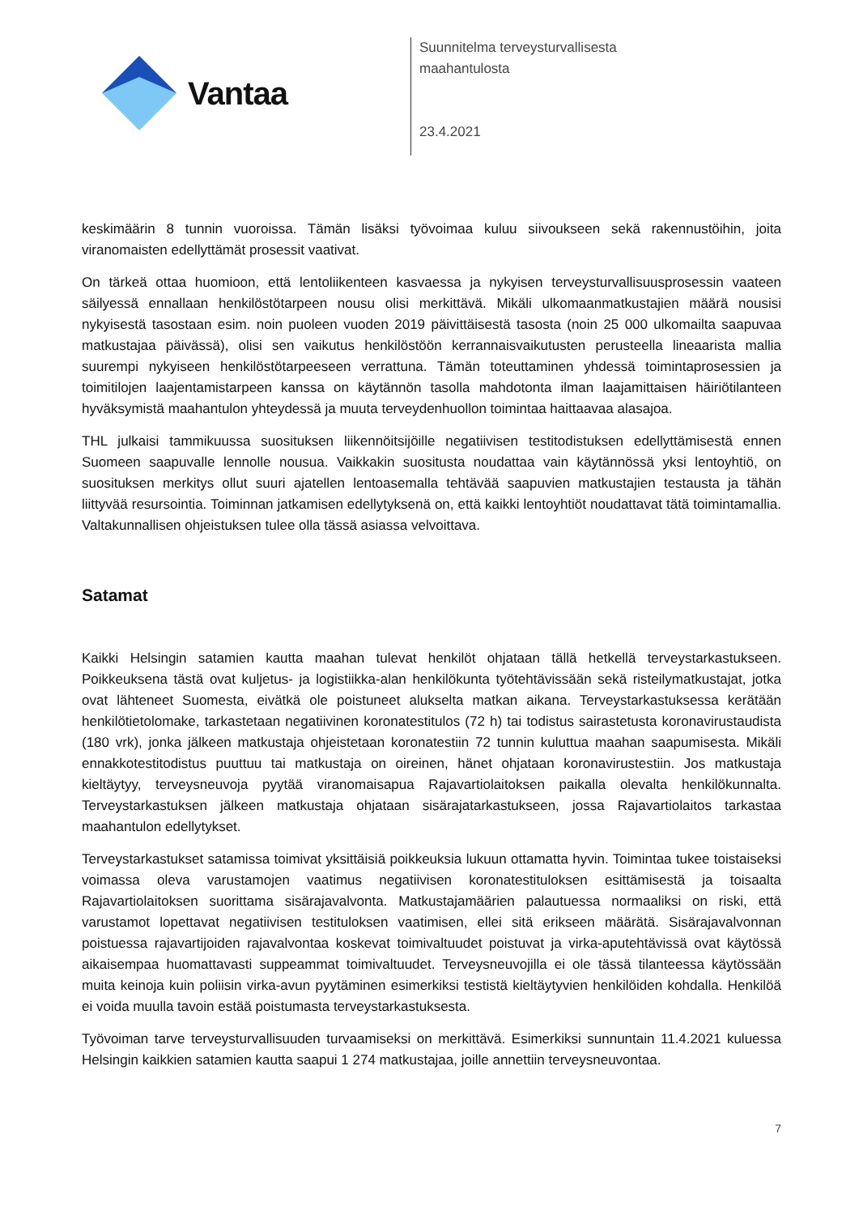Vantaa
Suunnitelma terveysturvallisesta
maahantulosta
23.4.2021
keskimäärin 8 tunnin vuoroissa. Tämän lisäksi työvoimaa kuluu siivoukseen sekä rakennustöihin, joita viranomaisten edellyttämät prosessit vaativat.
On tärkeä ottaa huomioon, että lentoliikenteen kasvaessa ja nykyisen terveysturvallisuusprosessin vaateen säilyessä ennallaan henkilöstötarpeen nousu olisi merkittävä. Mikäli ulkomaanmatkustajien määrä nousisi nykyisestä tasostaan esim. noin puoleen vuoden 2019 päivittäisestä tasosta (noin 25 000 ulkomailta saapuvaa matkustajaa päivässä), olisi sen vaikutus henkilöstöön kerrannaisvaikutusten perusteella lineaarista mallia suurempi nykyiseen henkilöstötarpeeseen verrattuna. Tämän toteuttaminen yhdessä toimintaprosessien ja toimitilojen laajentamistarpeen kanssa on käytännön tasolla mahdotonta ilman laajamittaisen häiriötilanteen hyväksymistä maahantulon yhteydessä ja muuta terveydenhuollon toimintaa haittaavaa alasajoa.
THL julkaisi tammikuussa suosituksen liikennöitsijöille negatiivisen testitodistuksen edellyttämisestä ennen Suomeen saapuvalle lennolle nousua. Vaikkakin suositusta noudattaa vain käytännössä yksi lentoyhtiö, on suosituksen merkitys ollut suuri ajatellen lentoasemalla tehtävää saapuvien matkustajien testausta ja tähän liittyvää resursointia. Toiminnan jatkamisen edellytyksenä on, että kaikki lentoyhtiöt noudattavat tätä toimintamallia. Valtakunnallisen ohjeistuksen tulee olla tässä asiassa velvoittava.
Satamat
Kaikki Helsingin satamien kautta maahan tulevat henkilöt ohjataan tällä hetkellä terveystarkastukseen. Poikkeuksena tästä ovat kuljetus- ja logistiikka-alan henkilökunta työtehtävissään sekä risteilymatkustajat, jotka ovat lähteneet Suomesta, eivätkä ole poistuneet alukselta matkan aikana. Terveystarkastuksessa kerätään henkilötietolomake, tarkastetaan negatiivinen koronatestitulos (72 h) tai todistus sairastetusta koronavirustaudista (180 vrk), jonka jälkeen matkustaja ohjeistetaan koronatestiin 72 tunnin kuluttua maahan saapumisesta. Mikäli ennakkotestitodistus puuttuu tai matkustaja on oireinen, hänet ohjataan koronavirustestiin. Jos matkustaja kieltäytyy, terveysneuvoja pyytää viranomaisapua Rajavartiolaitoksen paikalla olevalta henkilökunnalta. Terveystarkastuksen jälkeen matkustaja ohjataan sisärajatarkastukseen, jossa Rajavartiolaitos tarkastaa maahantulon edellytykset.
Terveystarkastukset satamissa toimivat yksittäisiä poikkeuksia lukuun ottamatta hyvin. Toimintaa tukee toistaiseksi voimassa oleva varustamojen vaatimus negatiivisen koronatestituloksen esittämisestä ja toisaalta Rajavartiolaitoksen suorittama sisärajavalvonta. Matkustajamäärien palautuessa normaaliksi on riski, että varustamot lopettavat negatiivisen testituloksen vaatimisen, ellei sitä erikseen määrätä. Sisärajavalvonnan poistuessa rajavartijoiden rajavalvontaa koskevat toimivaltuudet poistuvat ja virka-aputehtävissä ovat käytössä aikaisempaa huomattavasti suppeammat toimivaltuudet. Terveysneuvojilla ei ole tässä tilanteessa käytössään muita keinoja kuin poliisin virka-avun pyytäminen esimerkiksi testistä kieltäytyvien henkilöiden kohdalla. Henkilöä ei voida muulla tavoin estää poistumasta terveystarkastuksesta.
Työvoiman tarve terveysturvallisuuden turvaamiseksi on merkittävä. Esimerkiksi sunnuntain 11.4.2021 kuluessa Helsingin kaikkien satamien kautta saapui 1 274 matkustajaa, joille annettiin terveysneuvontaa.
7